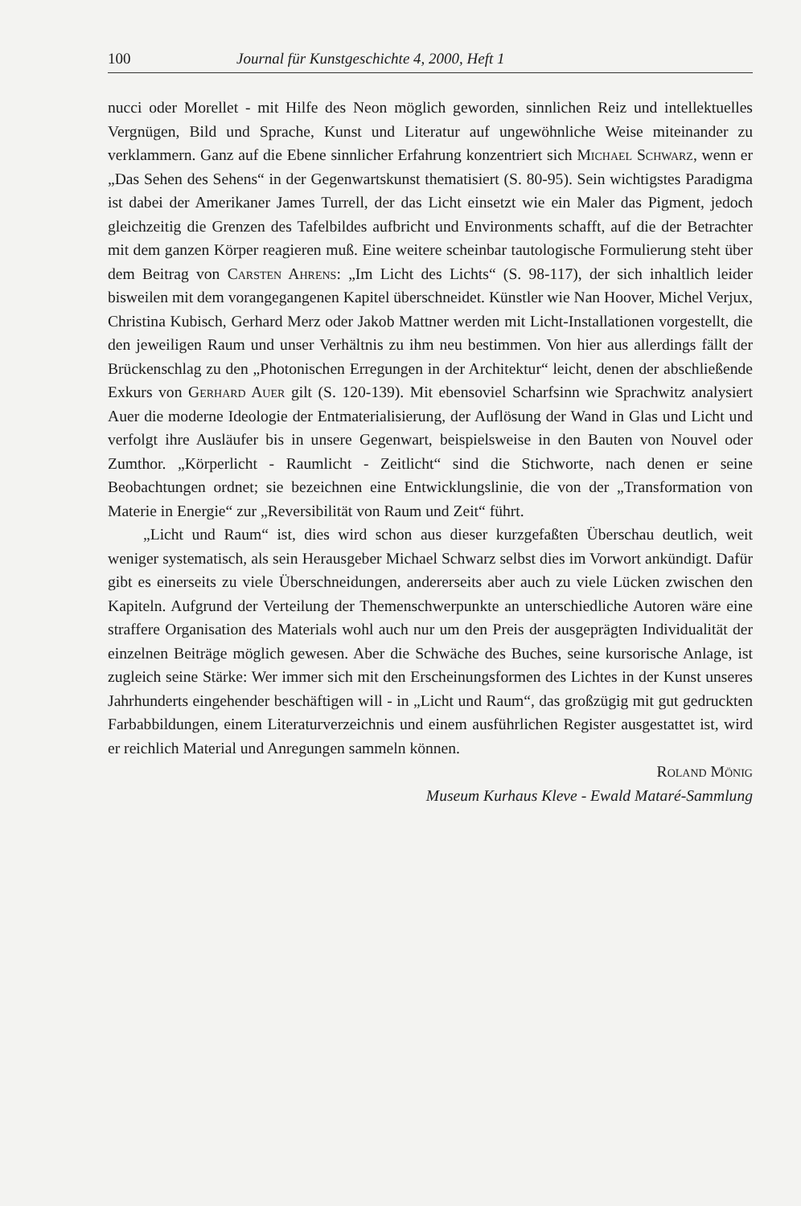100 Journal für Kunstgeschichte 4, 2000, Heft 1
nucci oder Morellet - mit Hilfe des Neon möglich geworden, sinnlichen Reiz und intellektuelles Vergnügen, Bild und Sprache, Kunst und Literatur auf ungewöhnliche Weise miteinander zu verklammern. Ganz auf die Ebene sinnlicher Erfahrung konzentriert sich Michael Schwarz, wenn er „Das Sehen des Sehens“ in der Gegenwartskunst thematisiert (S. 80-95). Sein wichtigstes Paradigma ist dabei der Amerikaner James Turrell, der das Licht einsetzt wie ein Maler das Pigment, jedoch gleichzeitig die Grenzen des Tafelbildes aufbricht und Environments schafft, auf die der Betrachter mit dem ganzen Körper reagieren muß. Eine weitere scheinbar tautologische Formulierung steht über dem Beitrag von Carsten Ahrens: „Im Licht des Lichts“ (S. 98-117), der sich inhaltlich leider bisweilen mit dem vorangegangenen Kapitel überschneidet. Künstler wie Nan Hoover, Michel Verjux, Christina Kubisch, Gerhard Merz oder Jakob Mattner werden mit Licht-Installationen vorgestellt, die den jeweiligen Raum und unser Verhältnis zu ihm neu bestimmen. Von hier aus allerdings fällt der Brückenschlag zu den „Photonischen Erregungen in der Architektur“ leicht, denen der abschließende Exkurs von Gerhard Auer gilt (S. 120-139). Mit ebensoviel Scharfsinn wie Sprachwitz analysiert Auer die moderne Ideologie der Entmaterialisierung, der Auflösung der Wand in Glas und Licht und verfolgt ihre Ausläufer bis in unsere Gegenwart, beispielsweise in den Bauten von Nouvel oder Zumthor. „Körperlicht - Raumlicht - Zeitlicht“ sind die Stichworte, nach denen er seine Beobachtungen ordnet; sie bezeichnen eine Entwicklungslinie, die von der „Transformation von Materie in Energie“ zur „Reversibilität von Raum und Zeit“ führt.
„Licht und Raum“ ist, dies wird schon aus dieser kurzgefaßten Überschau deutlich, weit weniger systematisch, als sein Herausgeber Michael Schwarz selbst dies im Vorwort ankündigt. Dafür gibt es einerseits zu viele Überschneidungen, andererseits aber auch zu viele Lücken zwischen den Kapiteln. Aufgrund der Verteilung der Themenschwerpunkte an unterschiedliche Autoren wäre eine straffere Organisation des Materials wohl auch nur um den Preis der ausgeprägten Individualität der einzelnen Beiträge möglich gewesen. Aber die Schwäche des Buches, seine kursorische Anlage, ist zugleich seine Stärke: Wer immer sich mit den Erscheinungsformen des Lichtes in der Kunst unseres Jahrhunderts eingehender beschäftigen will - in „Licht und Raum“, das großzügig mit gut gedruckten Farbabbildungen, einem Literaturverzeichnis und einem ausführlichen Register ausgestattet ist, wird er reichlich Material und Anregungen sammeln können.
Roland Mönig
Museum Kurhaus Kleve - Ewald Mataré-Sammlung